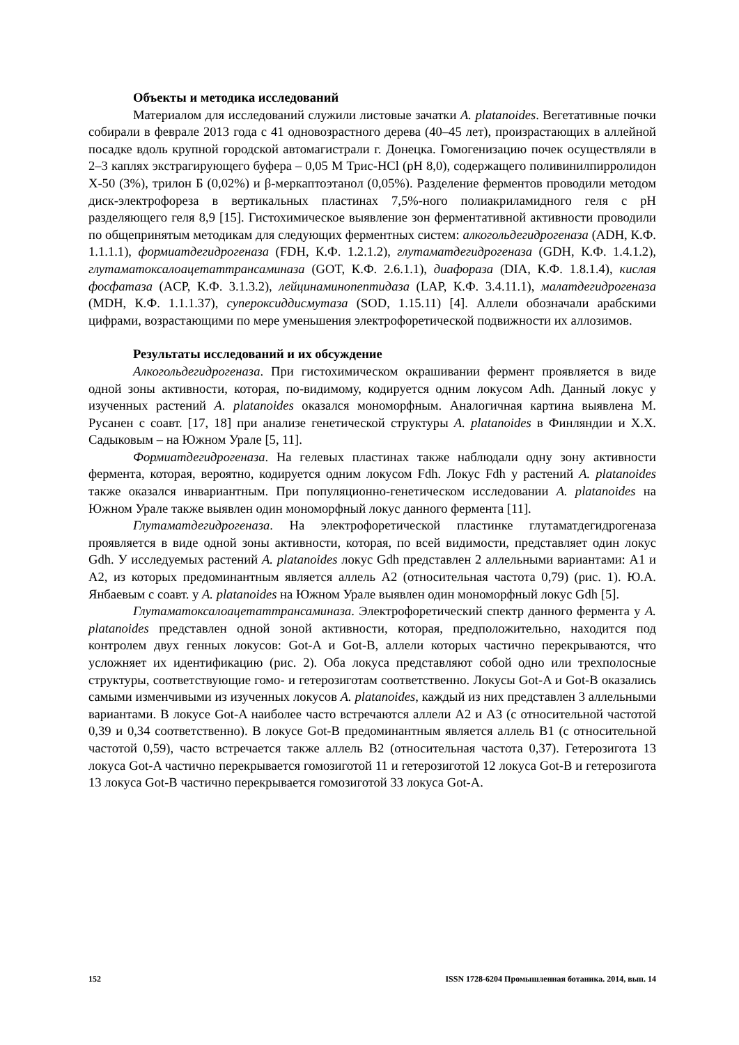Объекты и методика исследований
Материалом для исследований служили листовые зачатки A. platanoides. Вегетативные почки собирали в феврале 2013 года с 41 одновозрастного дерева (40–45 лет), произрастающих в аллейной посадке вдоль крупной городской автомагистрали г. Донецка. Гомогенизацию почек осуществляли в 2–3 каплях экстрагирующего буфера – 0,05 М Трис-HCl (pH 8,0), содержащего поливинилпирролидон Х-50 (3%), трилон Б (0,02%) и β-меркаптоэтанол (0,05%). Разделение ферментов проводили методом диск-электрофореза в вертикальных пластинах 7,5%-ного полиакриламидного геля с pH разделяющего геля 8,9 [15]. Гистохимическое выявление зон ферментативной активности проводили по общепринятым методикам для следующих ферментных систем: алкогольдегидрогеназа (ADH, К.Ф. 1.1.1.1), формиатдегидрогеназа (FDH, К.Ф. 1.2.1.2), глутаматдегидрогеназа (GDH, К.Ф. 1.4.1.2), глутаматоксалоацетаттрансаминаза (GOT, К.Ф. 2.6.1.1), диафораза (DIA, К.Ф. 1.8.1.4), кислая фосфатаза (ACP, К.Ф. 3.1.3.2), лейцинаминопептидаза (LAP, К.Ф. 3.4.11.1), малатдегидрогеназа (MDH, К.Ф. 1.1.1.37), супероксиддисмутаза (SOD, 1.15.11) [4]. Аллели обозначали арабскими цифрами, возрастающими по мере уменьшения электрофоретической подвижности их аллозимов.
Результаты исследований и их обсуждение
Алкогольдегидрогеназа. При гистохимическом окрашивании фермент проявляется в виде одной зоны активности, которая, по-видимому, кодируется одним локусом Adh. Данный локус у изученных растений A. platanoides оказался мономорфным. Аналогичная картина выявлена М. Русанен с соавт. [17, 18] при анализе генетической структуры A. platanoides в Финляндии и Х.Х. Садыковым – на Южном Урале [5, 11].
Формиатдегидрогеназа. На гелевых пластинах также наблюдали одну зону активности фермента, которая, вероятно, кодируется одним локусом Fdh. Локус Fdh у растений A. platanoides также оказался инвариантным. При популяционно-генетическом исследовании A. platanoides на Южном Урале также выявлен один мономорфный локус данного фермента [11].
Глутаматдегидрогеназа. На электрофоретической пластинке глутаматдегидрогеназа проявляется в виде одной зоны активности, которая, по всей видимости, представляет один локус Gdh. У исследуемых растений A. platanoides локус Gdh представлен 2 аллельными вариантами: A1 и A2, из которых предоминантным является аллель A2 (относительная частота 0,79) (рис. 1). Ю.А. Янбаевым с соавт. у A. platanoides на Южном Урале выявлен один мономорфный локус Gdh [5].
Глутаматоксалоацетаттрансаминаза. Электрофоретический спектр данного фермента у A. platanoides представлен одной зоной активности, которая, предположительно, находится под контролем двух генных локусов: Got-A и Got-B, аллели которых частично перекрываются, что усложняет их идентификацию (рис. 2). Оба локуса представляют собой одно или трехполосные структуры, соответствующие гомо- и гетерозиготам соответственно. Локусы Got-A и Got-B оказались самыми изменчивыми из изученных локусов A. platanoides, каждый из них представлен 3 аллельными вариантами. В локусе Got-A наиболее часто встречаются аллели A2 и A3 (с относительной частотой 0,39 и 0,34 соответственно). В локусе Got-B предоминантным является аллель B1 (с относительной частотой 0,59), часто встречается также аллель B2 (относительная частота 0,37). Гетерозигота 13 локуса Got-A частично перекрывается гомозиготой 11 и гетерозиготой 12 локуса Got-B и гетерозигота 13 локуса Got-B частично перекрывается гомозиготой 33 локуса Got-A.
152 ISSN 1728-6204 Промышленная ботаника. 2014, вып. 14